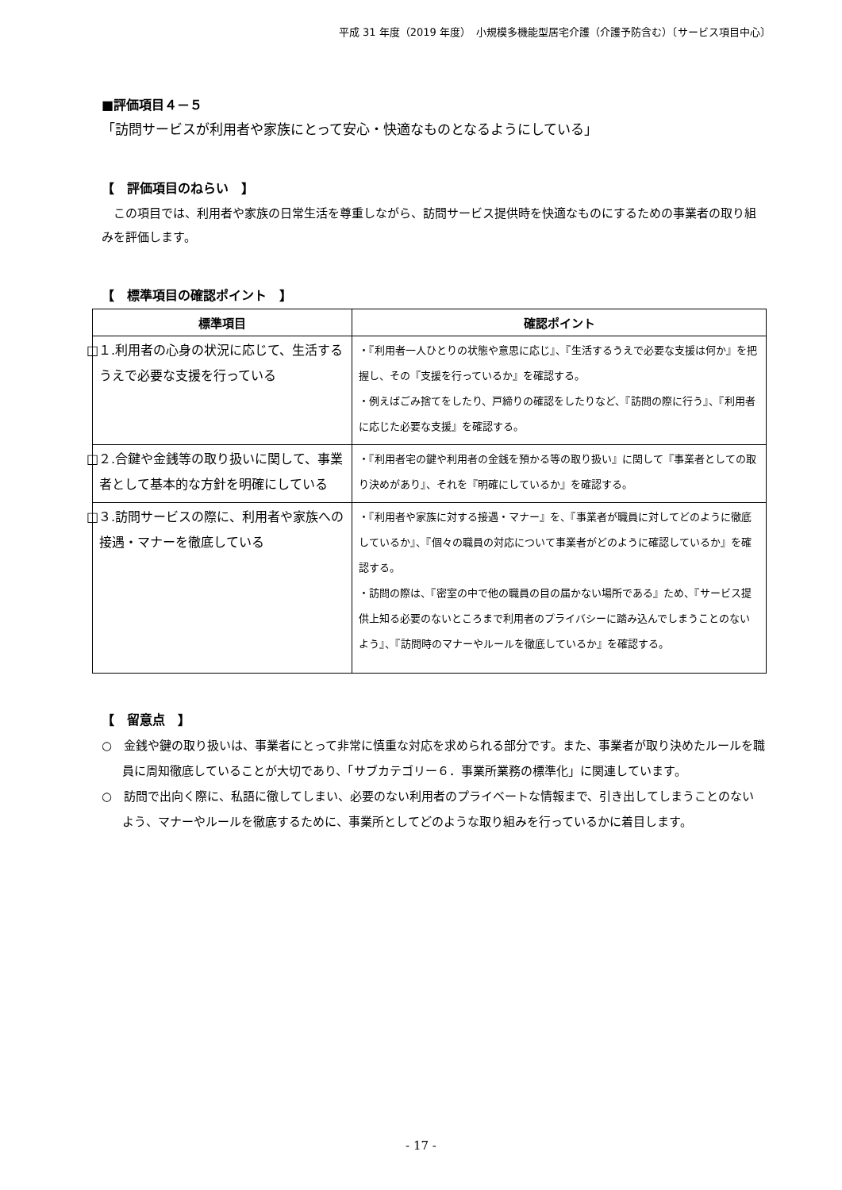平成 31 年度（2019 年度）　小規模多機能型居宅介護（介護予防含む）〔サービス項目中心〕
■評価項目４－５
「訪問サービスが利用者や家族にとって安心・快適なものとなるようにしている」
【　評価項目のねらい　】
　この項目では、利用者や家族の日常生活を尊重しながら、訪問サービス提供時を快適なものにするための事業者の取り組みを評価します。
【　標準項目の確認ポイント　】
| 標準項目 | 確認ポイント |
| --- | --- |
| □１.利用者の心身の状況に応じて、生活するうえで必要な支援を行っている | ・『利用者一人ひとりの状態や意思に応じ』、『生活するうえで必要な支援は何か』を把握し、その『支援を行っているか』を確認する。 ・例えばごみ捨てをしたり、戸締りの確認をしたりなど、『訪問の際に行う』、『利用者に応じた必要な支援』を確認する。 |
| □２.合鍵や金銭等の取り扱いに関して、事業者として基本的な方針を明確にしている | ・『利用者宅の鍵や利用者の金銭を預かる等の取り扱い』に関して『事業者としての取り決めがあり』、それを『明確にしているか』を確認する。 |
| □３.訪問サービスの際に、利用者や家族への接遇・マナーを徹底している | ・『利用者や家族に対する接遇・マナー』を、『事業者が職員に対してどのように徹底しているか』、『個々の職員の対応について事業者がどのように確認しているか』を確認する。 ・訪問の際は、『密室の中で他の職員の目の届かない場所である』ため、『サービス提供上知る必要のないところまで利用者のプライバシーに踏み込んでしまうことのないよう』、『訪問時のマナーやルールを徹底しているか』を確認する。 |
【　留意点　】
○　金銭や鍵の取り扱いは、事業者にとって非常に慎重な対応を求められる部分です。また、事業者が取り決めたルールを職員に周知徹底していることが大切であり、「サブカテゴリー６．事業所業務の標準化」に関連しています。
○　訪問で出向く際に、私語に徹してしまい、必要のない利用者のプライベートな情報まで、引き出してしまうことのないよう、マナーやルールを徹底するために、事業所としてどのような取り組みを行っているかに着目します。
- 17 -